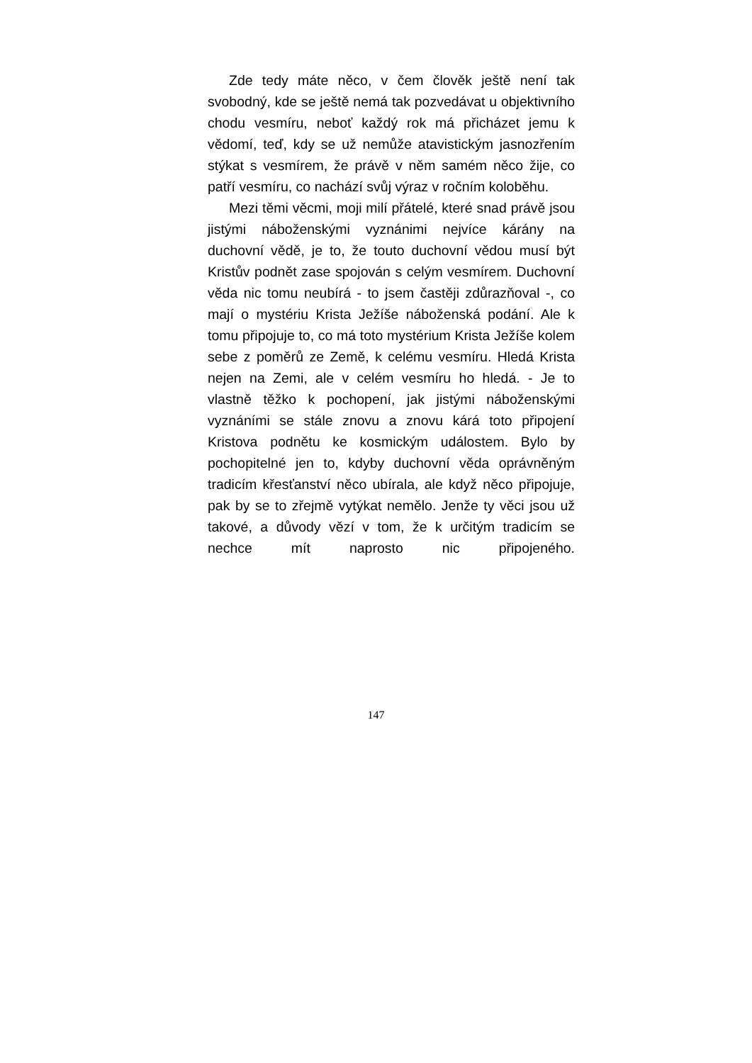Zde tedy máte něco, v čem člověk ještě není tak svobodný, kde se ještě nemá tak pozvedávat u objektivního chodu vesmíru, neboť každý rok má přicházet jemu k vědomí, teď, kdy se už nemůže atavistickým jasnozřením stýkat s vesmírem, že právě v něm samém něco žije, co patří vesmíru, co nachází svůj výraz v ročním koloběhu.
Mezi těmi věcmi, moji milí přátelé, které snad právě jsou jistými náboženskými vyznánimi nejvíce kárány na duchovní vědě, je to, že touto duchovní vědou musí být Kristův podnět zase spojován s celým vesmírem. Duchovní věda nic tomu neubírá - to jsem častěji zdůrazňoval -, co mají o mystériu Krista Ježíše náboženská podání. Ale k tomu připojuje to, co má toto mystérium Krista Ježíše kolem sebe z poměrů ze Země, k celému vesmíru. Hledá Krista nejen na Zemi, ale v celém vesmíru ho hledá. - Je to vlastně těžko k pochopení, jak jistými náboženskými vyznáními se stále znovu a znovu kárá toto připojení Kristova podnětu ke kosmickým událostem. Bylo by pochopitelné jen to, kdyby duchovní věda oprávněným tradicím křesťanství něco ubírala, ale když něco připojuje, pak by se to zřejmě vytýkat nemělo. Jenže ty věci jsou už takové, a důvody vězí v tom, že k určitým tradicím se nechce mít naprosto nic připojeného.
147